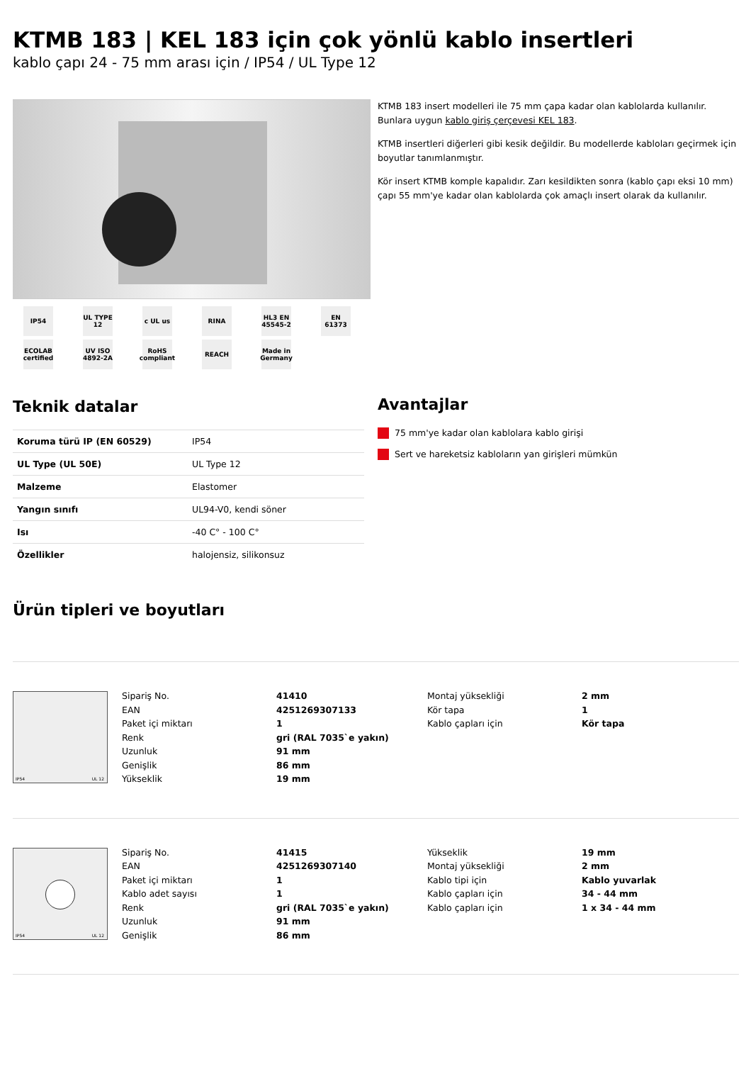KTMB 183 | KEL 183 için çok yönlü kablo insertleri
kablo çapı 24 - 75 mm arası için / IP54 / UL Type 12
IP54
UL TYPE 12
c UL us
RINA
HL3 EN 45545-2
EN 61373
ECOLAB certified
UV ISO 4892-2A
RoHS compliant
REACH
Made in Germany
KTMB 183 insert modelleri ile 75 mm çapa kadar olan kablolarda kullanılır. Bunlara uygun kablo giriş çerçevesi KEL 183.
KTMB insertleri diğerleri gibi kesik değildir. Bu modellerde kabloları geçirmek için boyutlar tanımlanmıştır.
Kör insert KTMB komple kapalıdır. Zarı kesildikten sonra (kablo çapı eksi 10 mm) çapı 55 mm'ye kadar olan kablolarda çok amaçlı insert olarak da kullanılır.
Teknik datalar
| Koruma türü IP (EN 60529) | IP54 |
| UL Type (UL 50E) | UL Type 12 |
| Malzeme | Elastomer |
| Yangın sınıfı | UL94-V0, kendi söner |
| Isı | -40 C° - 100 C° |
| Özellikler | halojensiz, silikonsuz |
Avantajlar
75 mm'ye kadar olan kablolara kablo girişi
Sert ve hareketsiz kabloların yan girişleri mümkün
Ürün tipleri ve boyutları
IP54 UL 12
| Sipariş No. | 41410 | Montaj yüksekliği | 2 mm |
| EAN | 4251269307133 | Kör tapa | 1 |
| Paket içi miktarı | 1 | Kablo çapları için | Kör tapa |
| Renk | gri (RAL 7035`e yakın) | | |
| Uzunluk | 91 mm | | |
| Genişlik | 86 mm | | |
| Yükseklik | 19 mm | | |
IP54 UL 12
| Sipariş No. | 41415 | Yükseklik | 19 mm |
| EAN | 4251269307140 | Montaj yüksekliği | 2 mm |
| Paket içi miktarı | 1 | Kablo tipi için | Kablo yuvarlak |
| Kablo adet sayısı | 1 | Kablo çapları için | 34 - 44 mm |
| Renk | gri (RAL 7035`e yakın) | Kablo çapları için | 1 x 34 - 44 mm |
| Uzunluk | 91 mm | | |
| Genişlik | 86 mm | | |